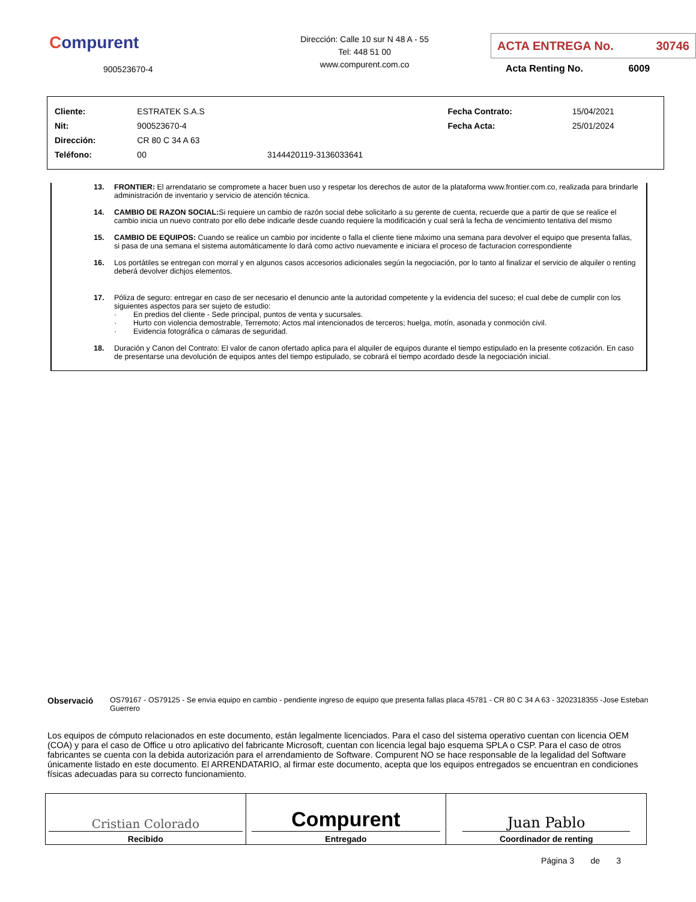Compurent
900523670-4
Dirección: Calle 10 sur N 48 A - 55
Tel: 448 51 00
www.compurent.com.co
ACTA ENTREGA No. 30746
Acta Renting No. 6009
| Cliente: | ESTRATEK S.A.S | | Fecha Contrato: | 15/04/2021 |
| Nit: | 900523670-4 | | Fecha Acta: | 25/01/2024 |
| Dirección: | CR 80 C 34 A 63 | | | |
| Teléfono: | 00 | 3144420119-3136033641 | | |
13. FRONTIER: El arrendatario se compromete a hacer buen uso y respetar los derechos de autor de la plataforma www.frontier.com.co, realizada para brindarle administración de inventario y servicio de atención técnica.
14. CAMBIO DE RAZON SOCIAL: Si requiere un cambio de razón social debe solicitarlo a su gerente de cuenta, recuerde que a partir de que se realice el cambio inicia un nuevo contrato por ello debe indicarle desde cuando requiere la modificación y cual será la fecha de vencimiento tentativa del mismo
15. CAMBIO DE EQUIPOS: Cuando se realice un cambio por incidente o falla el cliente tiene máximo una semana para devolver el equipo que presenta fallas, si pasa de una semana el sistema automáticamente lo dará como activo nuevamente e iniciara el proceso de facturacion correspondiente
16. Los portátiles se entregan con morral y en algunos casos accesorios adicionales según la negociación, por lo tanto al finalizar el servicio de alquiler o renting deberá devolver dichjos elementos.
17. Póliza de seguro: entregar en caso de ser necesario el denuncio ante la autoridad competente y la evidencia del suceso; el cual debe de cumplir con los siguientes aspectos para ser sujeto de estudio:
· En predios del cliente - Sede principal, puntos de venta y sucursales.
· Hurto con violencia demostrable, Terremoto; Actos mal intencionados de terceros; huelga, motín, asonada y conmoción civil.
· Evidencia fotográfica o cámaras de seguridad.
18. Duración y Canon del Contrato: El valor de canon ofertado aplica para el alquiler de equipos durante el tiempo estipulado en la presente cotización. En caso de presentarse una devolución de equipos antes del tiempo estipulado, se cobrará el tiempo acordado desde la negociación inicial.
Observació OS79167 - OS79125 - Se envia equipo en cambio - pendiente ingreso de equipo que presenta fallas placa 45781 - CR 80 C 34 A 63 - 3202318355 -Jose Esteban Guerrero
Los equipos de cómputo relacionados en este documento, están legalmente licenciados. Para el caso del sistema operativo cuentan con licencia OEM (COA) y para el caso de Office u otro aplicativo del fabricante Microsoft, cuentan con licencia legal bajo esquema SPLA o CSP. Para el caso de otros fabricantes se cuenta con la debida autorización para el arrendamiento de Software. Compurent NO se hace responsable de la legalidad del Software únicamente listado en este documento. El ARRENDATARIO, al firmar este documento, acepta que los equipos entregados se encuentran en condiciones físicas adecuadas para su correcto funcionamiento.
| Cristian Colorado Recibido | Compurent Entregado | Juan Pablo Coordinador de renting |
Página 3 de 3